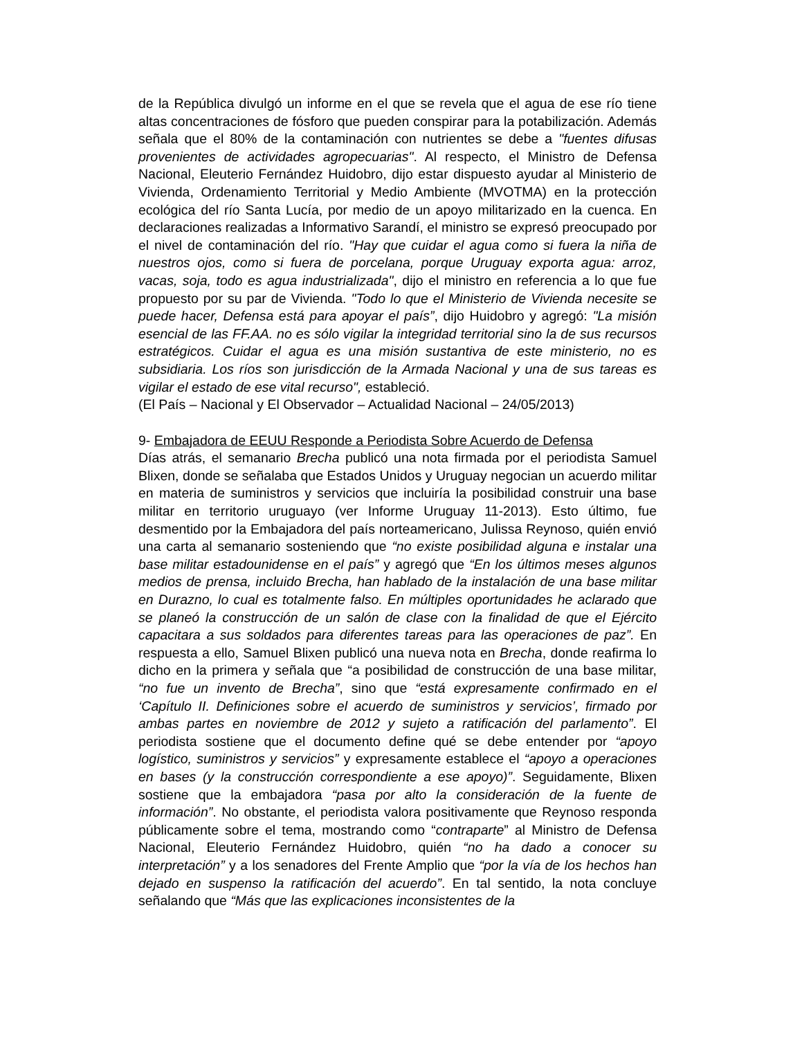de la República divulgó un informe en el que se revela que el agua de ese río tiene altas concentraciones de fósforo que pueden conspirar para la potabilización. Además señala que el 80% de la contaminación con nutrientes se debe a "fuentes difusas provenientes de actividades agropecuarias". Al respecto, el Ministro de Defensa Nacional, Eleuterio Fernández Huidobro, dijo estar dispuesto ayudar al Ministerio de Vivienda, Ordenamiento Territorial y Medio Ambiente (MVOTMA) en la protección ecológica del río Santa Lucía, por medio de un apoyo militarizado en la cuenca. En declaraciones realizadas a Informativo Sarandí, el ministro se expresó preocupado por el nivel de contaminación del río. "Hay que cuidar el agua como si fuera la niña de nuestros ojos, como si fuera de porcelana, porque Uruguay exporta agua: arroz, vacas, soja, todo es agua industrializada", dijo el ministro en referencia a lo que fue propuesto por su par de Vivienda. "Todo lo que el Ministerio de Vivienda necesite se puede hacer, Defensa está para apoyar el país”, dijo Huidobro y agregó: "La misión esencial de las FF.AA. no es sólo vigilar la integridad territorial sino la de sus recursos estratégicos. Cuidar el agua es una misión sustantiva de este ministerio, no es subsidiaria. Los ríos son jurisdicción de la Armada Nacional y una de sus tareas es vigilar el estado de ese vital recurso", estableció.
(El País – Nacional y El Observador – Actualidad Nacional – 24/05/2013)
9- Embajadora de EEUU Responde a Periodista Sobre Acuerdo de Defensa
Días atrás, el semanario Brecha publicó una nota firmada por el periodista Samuel Blixen, donde se señalaba que Estados Unidos y Uruguay negocian un acuerdo militar en materia de suministros y servicios que incluiría la posibilidad construir una base militar en territorio uruguayo (ver Informe Uruguay 11-2013). Esto último, fue desmentido por la Embajadora del país norteamericano, Julissa Reynoso, quién envió una carta al semanario sosteniendo que “no existe posibilidad alguna e instalar una base militar estadounidense en el país” y agregó que “En los últimos meses algunos medios de prensa, incluido Brecha, han hablado de la instalación de una base militar en Durazno, lo cual es totalmente falso. En múltiples oportunidades he aclarado que se planeó la construcción de un salón de clase con la finalidad de que el Ejército capacitara a sus soldados para diferentes tareas para las operaciones de paz”. En respuesta a ello, Samuel Blixen publicó una nueva nota en Brecha, donde reafirma lo dicho en la primera y señala que “a posibilidad de construcción de una base militar, “no fue un invento de Brecha”, sino que “está expresamente confirmado en el ‘Capítulo II. Definiciones sobre el acuerdo de suministros y servicios’, firmado por ambas partes en noviembre de 2012 y sujeto a ratificación del parlamento”. El periodista sostiene que el documento define qué se debe entender por “apoyo logístico, suministros y servicios” y expresamente establece el “apoyo a operaciones en bases (y la construcción correspondiente a ese apoyo)”. Seguidamente, Blixen sostiene que la embajadora “pasa por alto la consideración de la fuente de información”. No obstante, el periodista valora positivamente que Reynoso responda públicamente sobre el tema, mostrando como “contraparte” al Ministro de Defensa Nacional, Eleuterio Fernández Huidobro, quién “no ha dado a conocer su interpretación” y a los senadores del Frente Amplio que “por la vía de los hechos han dejado en suspenso la ratificación del acuerdo”. En tal sentido, la nota concluye señalando que “Más que las explicaciones inconsistentes de la